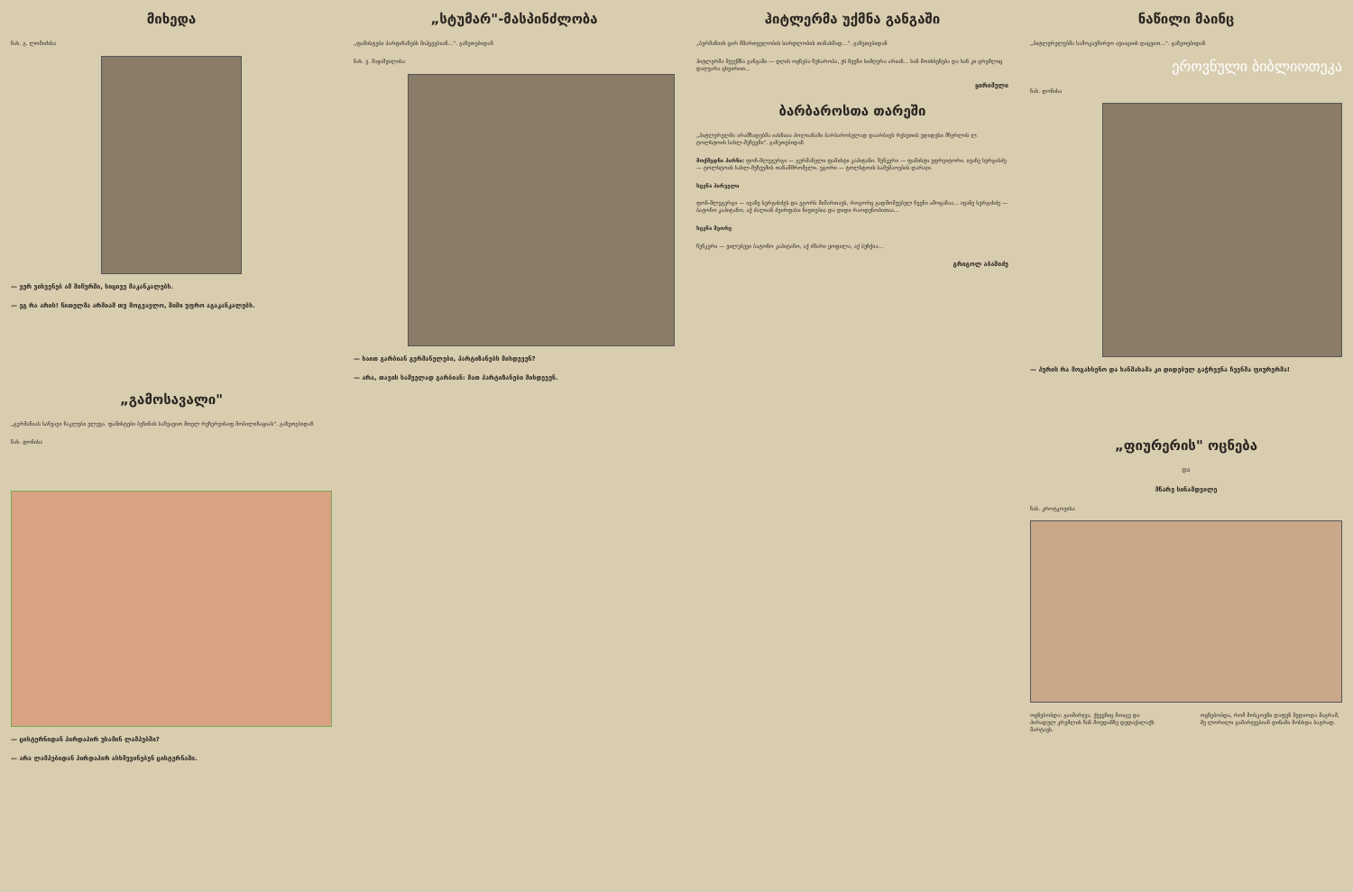მიხედა
ნახ. გ. ლომიძისა
— ვერ ვიხვენებ ამ მიწურში, სიცივე მაკანკალებს.
— ეგ რა არის! წითელმა არმიამ თუ მოგვავლო, შიში უფრო აგაკანკალებს.
„გამოსავალი"
„გერმანიას საწვავი ნაკლები ელევა. ფაშისტები ბეზინის საწვავით მთელ რეზერვისაფ მობილიზაციას". გაზეთებიდან
ნახ. დონისა
— ცისტერნიდან პირდაპირ უხამინ ლამპებში?
— არა ლამპებიდან პირდაპირ ასხმევინებენ ცისტერნაში.
„სტუმარ"-მასპინძლობა
„ფაშისტები პარტიზანებს მიჰყვებიან...". გაზეთებიდან
ნახ. ე. მაჟაშვილისა
— საით გარბიან გერმანელები, პარტიზანებს მისდევენ?
— არა, თავის საშველად გარბიან: მათ პარტიზანები მისდევენ.
ჰიტლერმა უქმნა განგაში
„ბერმანიის ცირ მმართველობის სარდლობის თანახმად...". გაზეთებიდან
ჰიტლერმა შეუქმნა განგაში — დღის ოცნება წუხარობა, ეს ჩვენი სიმღერა არიან... ხან მოიხსენება და ხან კი ცრემლიც დაღვარა ცხვირით...
ყირიმელი
ბარბაროსთა თარეში
„ჰიტლერელმა არამზადებმა იასნაია პოლიანაში ბარბაროსულად დაარბიეს რუსეთის უდიდესი მწერლის ლ. ტოლსტოის სახლ-მუზეუმი". გაზეთებიდან
მოქმედნი პირნი: ფონ-შლეგერგი — გერმანელი ფაშისტი კაპიტანი. წუწკერი — ფაშისტი ეფრეიტორი. ივანე სერგისძე — ტოლსტოის სახლ-მუზეუმის თანამშრომელი. ეგორი — ტოლსტოის სამუშაოების დარაჯი.
სცენა პირველი
ფონ-შლეგერგი — ივანე სერგისძეს და ეგორს მიმართავს, როგორც გადმოშვებულ ჩვენი ამოცანაა... ივანე სერგისძე — ბატონო კაპიტანო, აქ ძალიან ძვირფასი ნივთებია და დიდი რაოდენობითაა...
სცენა მეორე
წუწკერი — ვილუბევი ბატონო კაპიტანო, აქ ძმარი ყოფილა, აქ ბუჩქია...
გრიგოლ აბაშიძე
ნაწილი მაინც
„ჰიტლერელებმა სამოკავშირეო ავიაციის დაცვით...". გაზეთებიდან
ეროვნული ბიბლიოთეკა
ნახ. დონისა
— პურის რა მოგახსენო და ხანმახამა კი დიდებულ გაჭრვენა ჩვენმა ფიურერმა!
„ფიურერის" ოცნება
და
მწარე სინამდვილე
ნახ. კროტკოვისა
ოცნებობდა: გაიმარჯვა, ქვეყნიც მოიგე და პირადულ კრემლის წინ მოედანზე დედაქალაქს მარტავს.
ოცნებობდა, რომ მოსკოვში დაფუნ შედიოდა მაგრამ, მე ლორილი გამარჯვებიან დინამი მოსხდა ბაგრად.